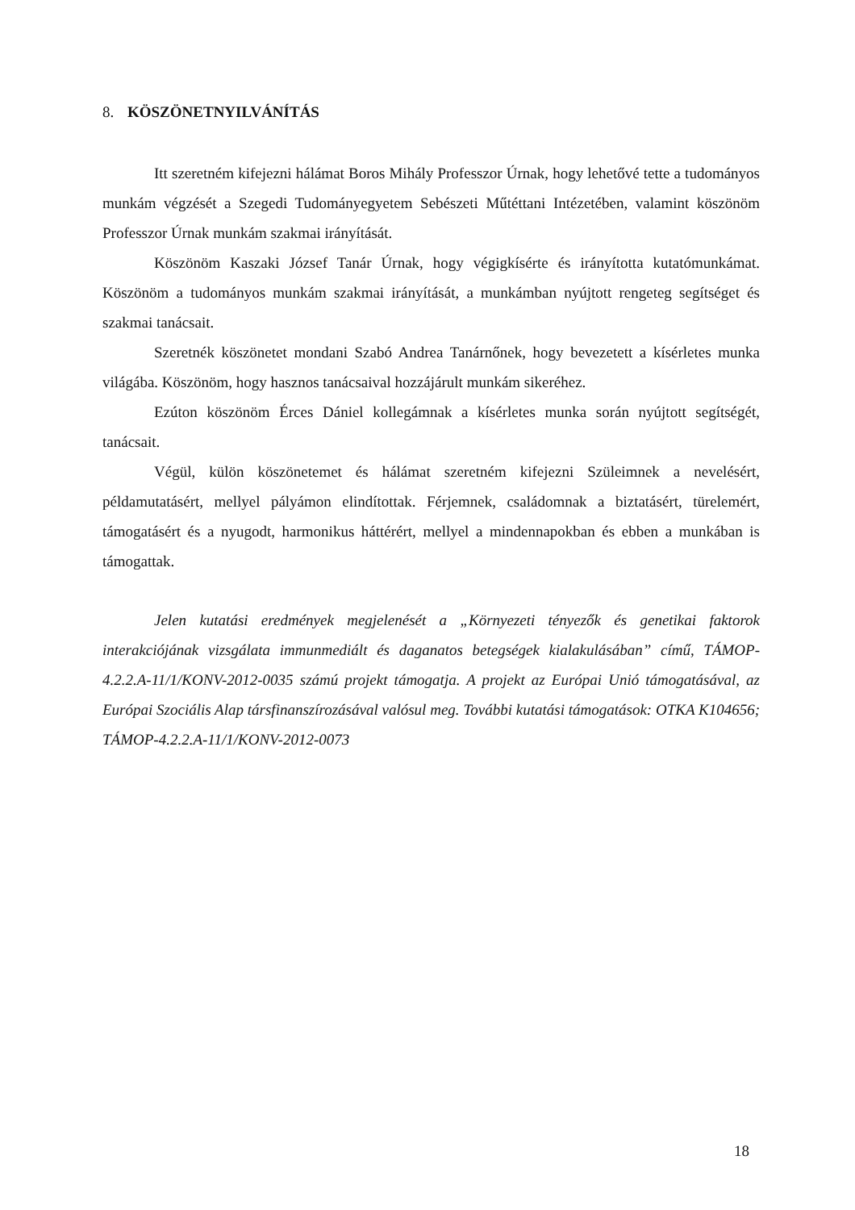8. KÖSZÖNETNYILVÁNÍTÁS
Itt szeretném kifejezni hálámat Boros Mihály Professzor Úrnak, hogy lehetővé tette a tudományos munkám végzését a Szegedi Tudományegyetem Sebészeti Műtéttani Intézetében, valamint köszönöm Professzor Úrnak munkám szakmai irányítását.
Köszönöm Kaszaki József Tanár Úrnak, hogy végigkísérte és irányította kutatómunkámat. Köszönöm a tudományos munkám szakmai irányítását, a munkámban nyújtott rengeteg segítséget és szakmai tanácsait.
Szeretnék köszönetet mondani Szabó Andrea Tanárnőnek, hogy bevezetett a kísérletes munka világába. Köszönöm, hogy hasznos tanácsaival hozzájárult munkám sikeréhez.
Ezúton köszönöm Érces Dániel kollegámnak a kísérletes munka során nyújtott segítségét, tanácsait.
Végül, külön köszönetemet és hálámat szeretném kifejezni Szüleimnek a nevelésért, példamutatásért, mellyel pályámon elindítottak. Férjemnek, családomnak a biztatásért, türelemért, támogatásért és a nyugodt, harmonikus háttérért, mellyel a mindennapokban és ebben a munkában is támogattak.
Jelen kutatási eredmények megjelenését a „Környezeti tényezők és genetikai faktorok interakciójának vizsgálata immunmediált és daganatos betegségek kialakulásában” című, TÁMOP-4.2.2.A-11/1/KONV-2012-0035 számú projekt támogatja. A projekt az Európai Unió támogatásával, az Európai Szociális Alap társfinanszírozásával valósul meg. További kutatási támogatások: OTKA K104656; TÁMOP-4.2.2.A-11/1/KONV-2012-0073
18